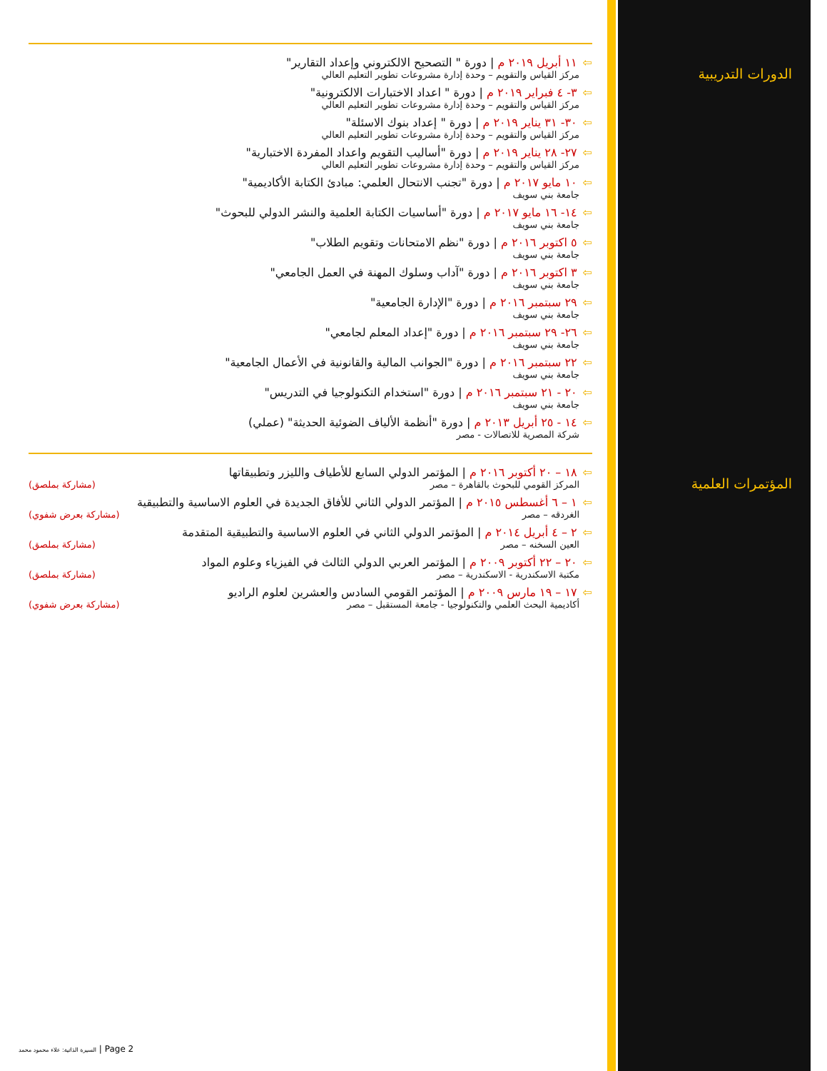الدورات التدريبية
⇦١١ أبريل ٢٠١٩ م | دورة " التصحيح الالكتروني وإعداد التقارير"
مركز القياس والتقويم – وحدة إدارة مشروعات تطوير التعليم العالي
⇦٣- ٤ فبراير ٢٠١٩ م | دورة " اعداد الاختبارات الالكترونية"
مركز القياس والتقويم – وحدة إدارة مشروعات تطوير التعليم العالي
⇦٣٠- ٣١ يناير ٢٠١٩ م | دورة " إعداد بنوك الاسئلة"
مركز القياس والتقويم – وحدة إدارة مشروعات تطوير التعليم العالي
⇦٢٧- ٢٨ يناير ٢٠١٩ م | دورة "أساليب التقويم واعداد المفردة الاختبارية"
مركز القياس والتقويم – وحدة إدارة مشروعات تطوير التعليم العالي
⇦١٠ مايو ٢٠١٧ م | دورة "تجنب الانتحال العلمي: مبادئ الكتابة الأكاديمية"
جامعة بني سويف
⇦١٤- ١٦ مايو ٢٠١٧ م | دورة "أساسيات الكتابة العلمية والنشر الدولي للبحوث"
جامعة بني سويف
⇦٥ اكتوبر ٢٠١٦ م | دورة "نظم الامتحانات وتقويم الطلاب"
جامعة بني سويف
⇦٣ اكتوبر ٢٠١٦ م | دورة "آداب وسلوك المهنة في العمل الجامعي"
جامعة بني سويف
⇦٢٩ سبتمبر ٢٠١٦ م | دورة "الإدارة الجامعية"
جامعة بني سويف
⇦٢٦- ٢٩ سبتمبر ٢٠١٦ م | دورة "إعداد المعلم لجامعي"
جامعة بني سويف
⇦٢٢ سبتمبر ٢٠١٦ م | دورة "الجوانب المالية والقانونية في الأعمال الجامعية"
جامعة بني سويف
⇦٢٠ - ٢١ سبتمبر ٢٠١٦ م | دورة "استخدام التكنولوجيا في التدريس"
جامعة بني سويف
⇦١٤ - ٢٥ أبريل ٢٠١٣ م | دورة "أنظمة الألياف الضوئية الحديثة" (عملي)
شركة المصرية للاتصالات - مصر
المؤتمرات العلمية
⇦١٨ – ٢٠ أكتوبر ٢٠١٦ م | المؤتمر الدولي السابع للأطياف والليزر وتطبيقاتها
المركز القومي للبحوث بالقاهرة – مصر (مشاركة بملصق)
⇦١ – ٦ أغسطس ٢٠١٥ م | المؤتمر الدولي الثاني للأفاق الجديدة في العلوم الاساسية والتطبيقية
الغردقه – مصر (مشاركة بعرض شفوي)
⇦٢ – ٤ أبريل ٢٠١٤ م | المؤتمر الدولي الثاني في العلوم الاساسية والتطبيقية المتقدمة
العين السخنه – مصر (مشاركة بملصق)
⇦٢٠ – ٢٢ أكتوبر ٢٠٠٩ م | المؤتمر العربي الدولي الثالث في الفيزياء وعلوم المواد
مكتبة الاسكندرية - الاسكندرية – مصر (مشاركة بملصق)
⇦١٧ – ١٩ مارس ٢٠٠٩ م | المؤتمر القومي السادس والعشرين لعلوم الراديو
أكاديمية البحث العلمي والتكنولوجيا - جامعة المستقبل – مصر (مشاركة بعرض شفوي)
السيرة الذاتية: علاء محمود محمد | Page 2